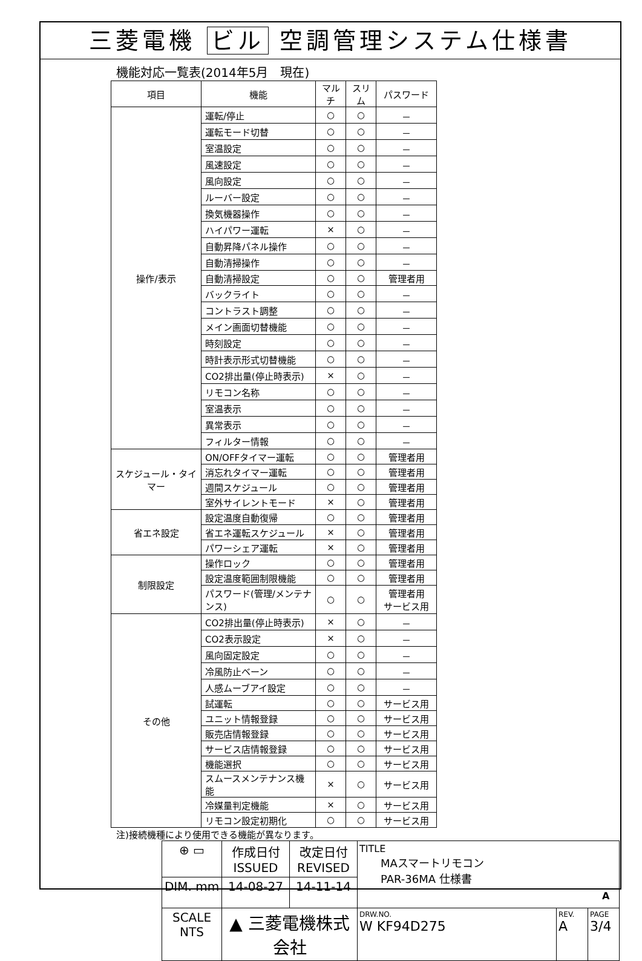三菱電機 ビル 空調管理システム仕様書
機能対応一覧表(2014年5月　現在)
| 項目 | 機能 | マルチ | スリム | パスワード |
| --- | --- | --- | --- | --- |
| 操作/表示 | 運転/停止 | ○ | ○ | － |
| | 運転モード切替 | ○ | ○ | － |
| | 室温設定 | ○ | ○ | － |
| | 風速設定 | ○ | ○ | － |
| | 風向設定 | ○ | ○ | － |
| | ルーバー設定 | ○ | ○ | － |
| | 換気機器操作 | ○ | ○ | － |
| | ハイパワー運転 | × | ○ | － |
| | 自動昇降パネル操作 | ○ | ○ | － |
| | 自動清掃操作 | ○ | ○ | － |
| | 自動清掃設定 | ○ | ○ | 管理者用 |
| | バックライト | ○ | ○ | － |
| | コントラスト調整 | ○ | ○ | － |
| | メイン画面切替機能 | ○ | ○ | － |
| | 時刻設定 | ○ | ○ | － |
| | 時計表示形式切替機能 | ○ | ○ | － |
| | CO2排出量(停止時表示) | × | ○ | － |
| | リモコン名称 | ○ | ○ | － |
| | 室温表示 | ○ | ○ | － |
| | 異常表示 | ○ | ○ | － |
| | フィルター情報 | ○ | ○ | － |
| スケジュール・タイマー | ON/OFFタイマー運転 | ○ | ○ | 管理者用 |
| | 消忘れタイマー運転 | ○ | ○ | 管理者用 |
| | 週間スケジュール | ○ | ○ | 管理者用 |
| | 室外サイレントモード | × | ○ | 管理者用 |
| 省エネ設定 | 設定温度自動復帰 | ○ | ○ | 管理者用 |
| | 省エネ運転スケジュール | × | ○ | 管理者用 |
| | パワーシェア運転 | × | ○ | 管理者用 |
| 制限設定 | 操作ロック | ○ | ○ | 管理者用 |
| | 設定温度範囲制限機能 | ○ | ○ | 管理者用 |
| | パスワード(管理/メンテナンス) | ○ | ○ | 管理者用 サービス用 |
| その他 | CO2排出量(停止時表示) | × | ○ | － |
| | CO2表示設定 | × | ○ | － |
| | 風向固定設定 | ○ | ○ | － |
| | 冷風防止ベーン | ○ | ○ | － |
| | 人感ムーブアイ設定 | ○ | ○ | － |
| | 試運転 | ○ | ○ | サービス用 |
| | ユニット情報登録 | ○ | ○ | サービス用 |
| | 販売店情報登録 | ○ | ○ | サービス用 |
| | サービス店情報登録 | ○ | ○ | サービス用 |
| | 機能選択 | ○ | ○ | サービス用 |
| | スムースメンテナンス機能 | × | ○ | サービス用 |
| | 冷媒量判定機能 | × | ○ | サービス用 |
| | リモコン設定初期化 | ○ | ○ | サービス用 |
注)接続機種により使用できる機能が異なります。
| ⊕ ▭ | 作成日付 ISSUED | 改定日付 REVISED | TITLE MAスマートリモコン PAR-36MA 仕様書 | | |
| DIM. mm | 14-08-27 | 14-11-14 | | | |
| SCALE NTS | ▲ 三菱電機株式会社 | | DRW.NO. W KF94D275 | REV. A | PAGE 3/4 |
A